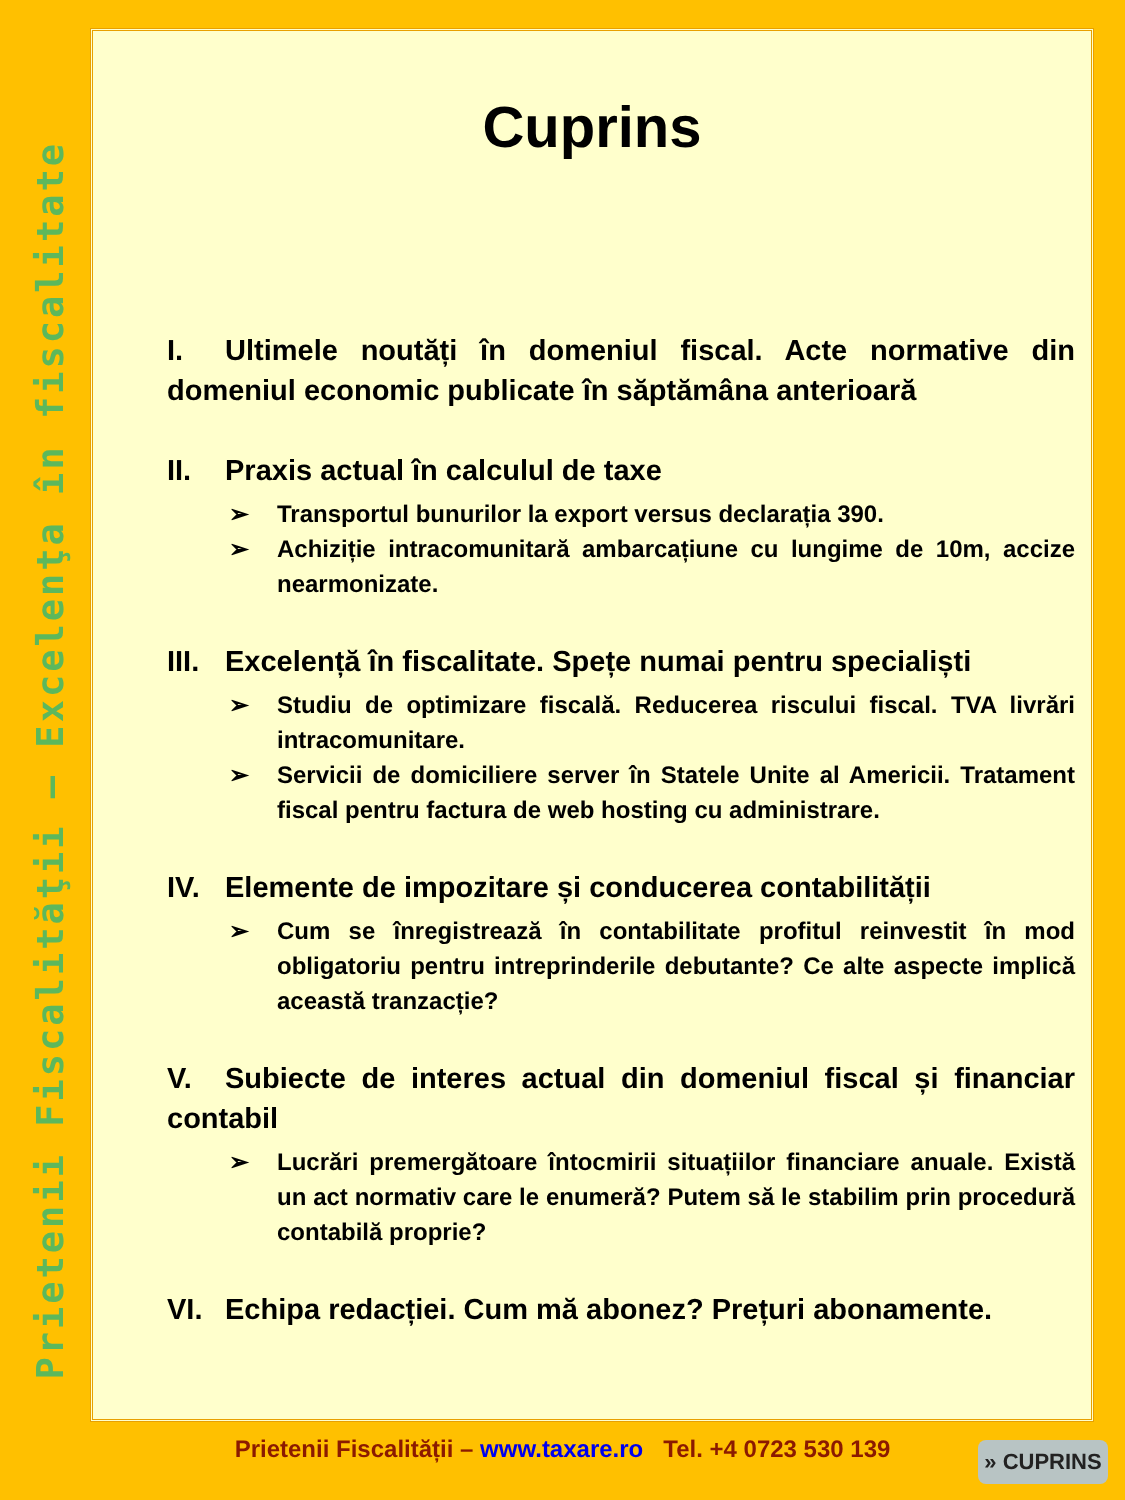Prietenii Fiscalităţii – Excelenţa în fiscalitate
Cuprins
I. Ultimele noutăți în domeniul fiscal. Acte normative din domeniul economic publicate în săptămâna anterioară
II. Praxis actual în calculul de taxe
Transportul bunurilor la export versus declarația 390.
Achiziție intracomunitară ambarcațiune cu lungime de 10m, accize nearmonizate.
III. Excelență în fiscalitate. Spețe numai pentru specialiști
Studiu de optimizare fiscală. Reducerea riscului fiscal. TVA livrări intracomunitare.
Servicii de domiciliere server în Statele Unite al Americii. Tratament fiscal pentru factura de web hosting cu administrare.
IV. Elemente de impozitare și conducerea contabilității
Cum se înregistrează în contabilitate profitul reinvestit în mod obligatoriu pentru intreprinderile debutante? Ce alte aspecte implică această tranzacție?
V. Subiecte de interes actual din domeniul fiscal și financiar contabil
Lucrări premergătoare întocmirii situațiilor financiare anuale. Există un act normativ care le enumeră? Putem să le stabilim prin procedură contabilă proprie?
VI. Echipa redacției. Cum mă abonez? Prețuri abonamente.
Prietenii Fiscalității – www.taxare.ro Tel. +4 0723 530 139 » CUPRINS